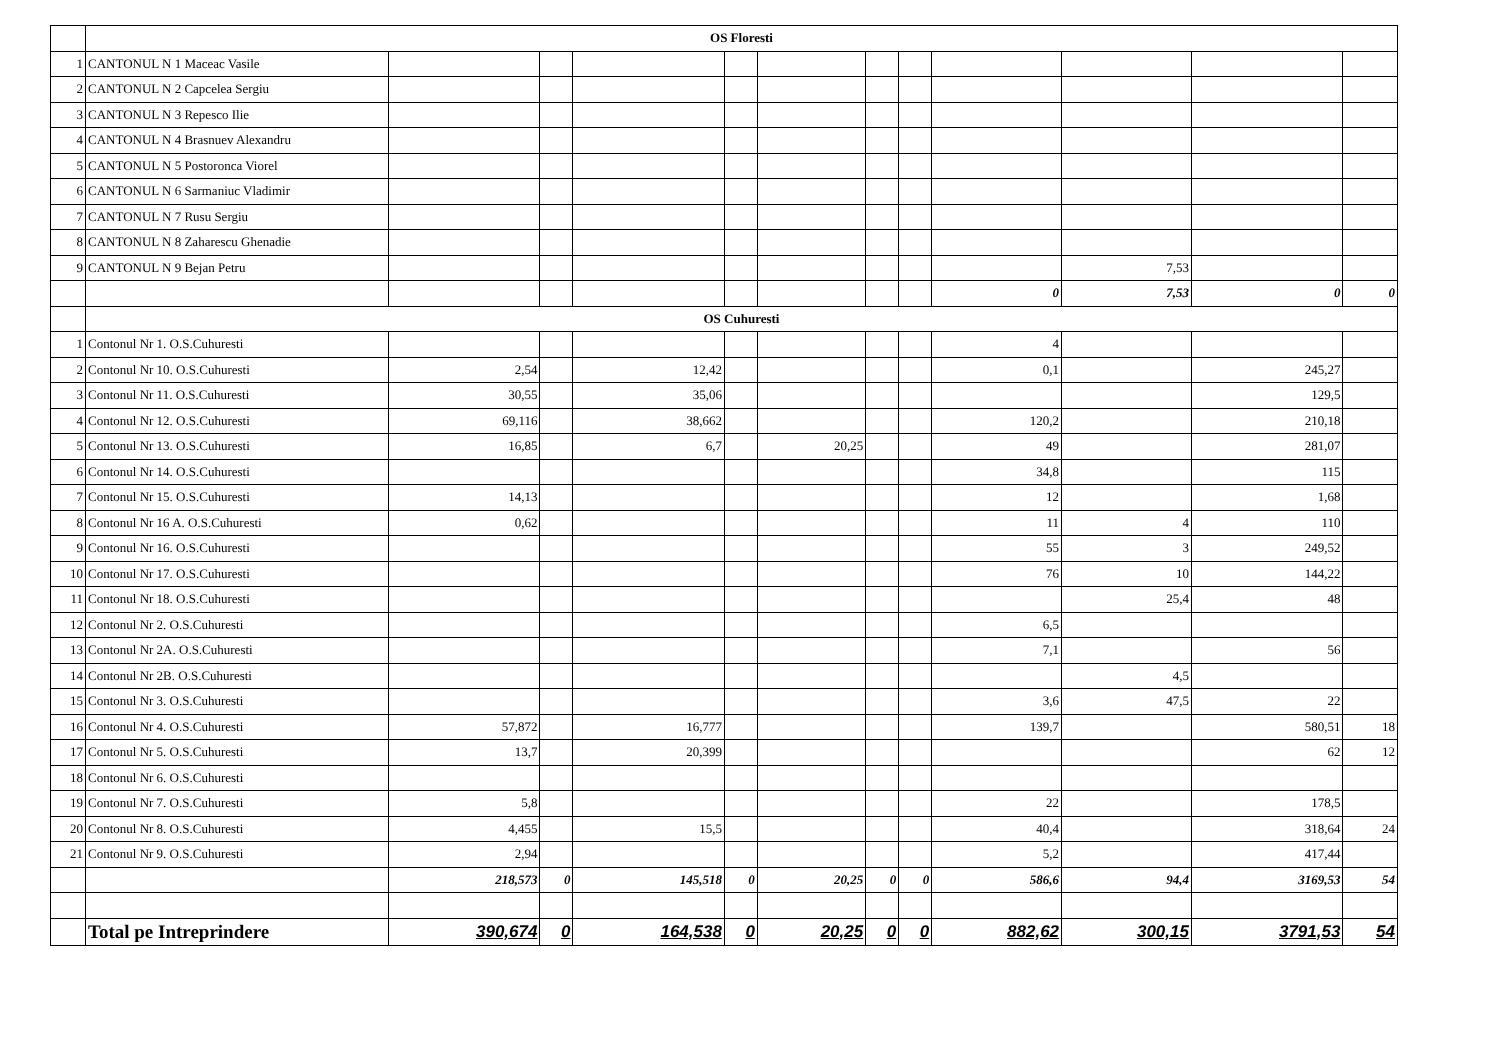| | OS Floresti | | | | | | | | | | | |
| 1 | CANTONUL N 1 Maceac Vasile | | | | | | | | | | | |
| 2 | CANTONUL N 2 Capcelea Sergiu | | | | | | | | | | | |
| 3 | CANTONUL N 3 Repesco Ilie | | | | | | | | | | | |
| 4 | CANTONUL N 4 Brasnuev Alexandru | | | | | | | | | | | |
| 5 | CANTONUL N 5 Postoronca Viorel | | | | | | | | | | | |
| 6 | CANTONUL N 6 Sarmaniuc Vladimir | | | | | | | | | | | |
| 7 | CANTONUL N 7 Rusu Sergiu | | | | | | | | | | | |
| 8 | CANTONUL N 8 Zaharescu Ghenadie | | | | | | | | | | | |
| 9 | CANTONUL N 9 Bejan Petru | | | | | | | | | 7,53 | | |
| | | | | | | | | | 0 | 7,53 | 0 | 0 |
| | OS Cuhuresti | | | | | | | | | | | |
| 1 | Contonul Nr 1. O.S.Cuhuresti | | | | | | | | 4 | | | |
| 2 | Contonul Nr 10. O.S.Cuhuresti | 2,54 | | 12,42 | | | | | 0,1 | | 245,27 | |
| 3 | Contonul Nr 11. O.S.Cuhuresti | 30,55 | | 35,06 | | | | | | | 129,5 | |
| 4 | Contonul Nr 12. O.S.Cuhuresti | 69,116 | | 38,662 | | | | | 120,2 | | 210,18 | |
| 5 | Contonul Nr 13. O.S.Cuhuresti | 16,85 | | 6,7 | | 20,25 | | | 49 | | 281,07 | |
| 6 | Contonul Nr 14. O.S.Cuhuresti | | | | | | | | 34,8 | | 115 | |
| 7 | Contonul Nr 15. O.S.Cuhuresti | 14,13 | | | | | | | 12 | | 1,68 | |
| 8 | Contonul Nr 16 A. O.S.Cuhuresti | 0,62 | | | | | | | 11 | 4 | 110 | |
| 9 | Contonul Nr 16. O.S.Cuhuresti | | | | | | | | 55 | 3 | 249,52 | |
| 10 | Contonul Nr 17. O.S.Cuhuresti | | | | | | | | 76 | 10 | 144,22 | |
| 11 | Contonul Nr 18. O.S.Cuhuresti | | | | | | | | | 25,4 | 48 | |
| 12 | Contonul Nr 2. O.S.Cuhuresti | | | | | | | | 6,5 | | | |
| 13 | Contonul Nr 2A. O.S.Cuhuresti | | | | | | | | 7,1 | | 56 | |
| 14 | Contonul Nr 2B. O.S.Cuhuresti | | | | | | | | | 4,5 | | |
| 15 | Contonul Nr 3. O.S.Cuhuresti | | | | | | | | 3,6 | 47,5 | 22 | |
| 16 | Contonul Nr 4. O.S.Cuhuresti | 57,872 | | 16,777 | | | | | 139,7 | | 580,51 | 18 |
| 17 | Contonul Nr 5. O.S.Cuhuresti | 13,7 | | 20,399 | | | | | | | 62 | 12 |
| 18 | Contonul Nr 6. O.S.Cuhuresti | | | | | | | | | | | |
| 19 | Contonul Nr 7. O.S.Cuhuresti | 5,8 | | | | | | | 22 | | 178,5 | |
| 20 | Contonul Nr 8. O.S.Cuhuresti | 4,455 | | 15,5 | | | | | 40,4 | | 318,64 | 24 |
| 21 | Contonul Nr 9. O.S.Cuhuresti | 2,94 | | | | | | | 5,2 | | 417,44 | |
| | | 218,573 | 0 | 145,518 | 0 | 20,25 | 0 | 0 | 586,6 | 94,4 | 3169,53 | 54 |
| | Total pe Intreprindere | 390,674 | 0 | 164,538 | 0 | 20,25 | 0 | 0 | 882,62 | 300,15 | 3791,53 | 54 |